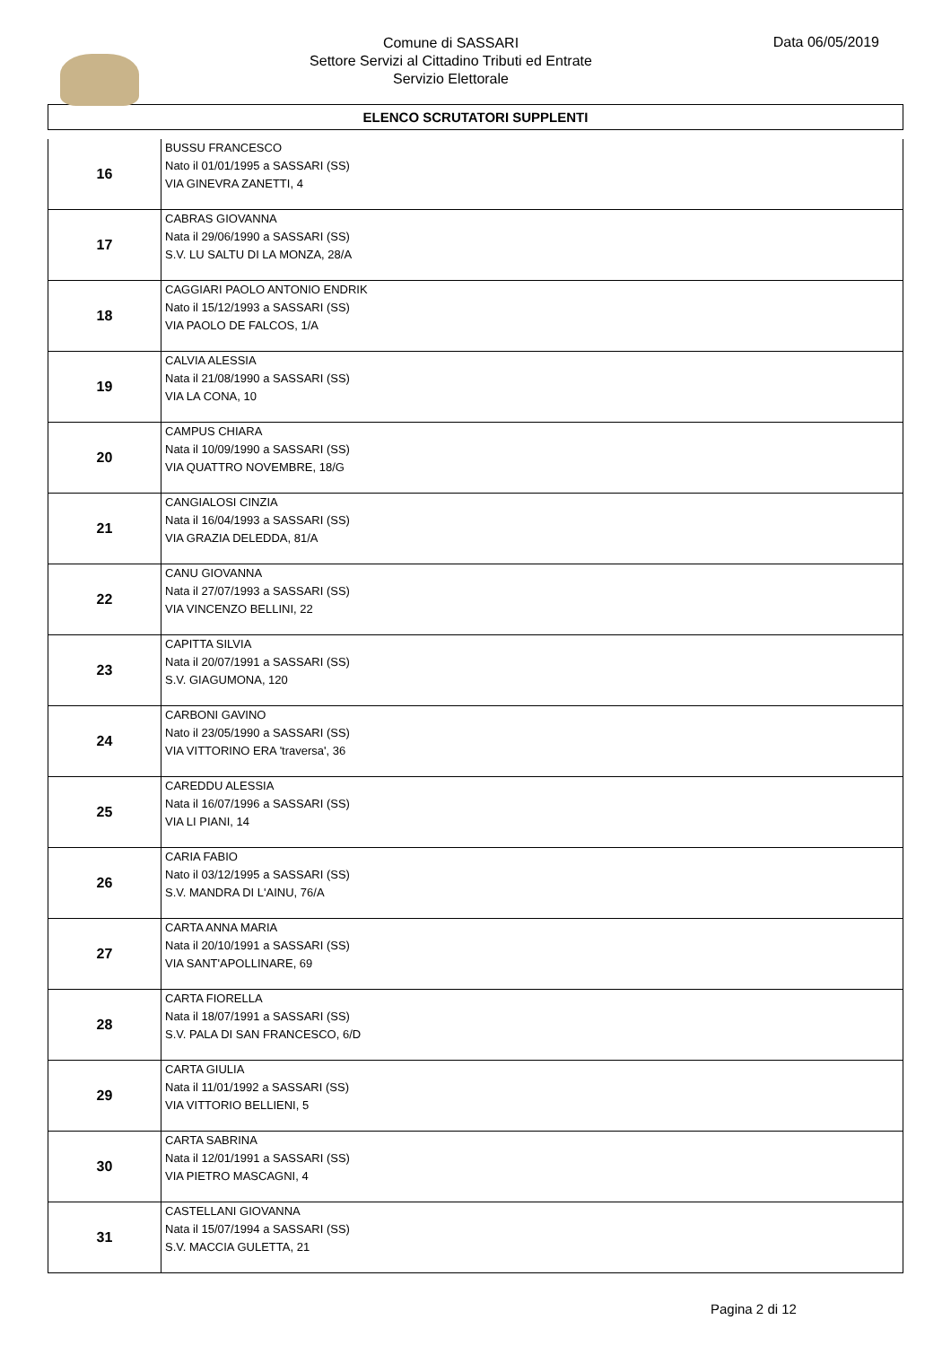Comune di SASSARI
Settore Servizi al Cittadino Tributi ed Entrate
Servizio Elettorale
Data 06/05/2019
ELENCO SCRUTATORI SUPPLENTI
| 16 | BUSSU FRANCESCO Nato il 01/01/1995 a SASSARI (SS) VIA GINEVRA ZANETTI, 4 |
| 17 | CABRAS GIOVANNA Nata il 29/06/1990 a SASSARI (SS) S.V. LU SALTU DI LA MONZA, 28/A |
| 18 | CAGGIARI PAOLO ANTONIO ENDRIK Nato il 15/12/1993 a SASSARI (SS) VIA PAOLO DE FALCOS, 1/A |
| 19 | CALVIA ALESSIA Nata il 21/08/1990 a SASSARI (SS) VIA LA CONA, 10 |
| 20 | CAMPUS CHIARA Nata il 10/09/1990 a SASSARI (SS) VIA QUATTRO NOVEMBRE, 18/G |
| 21 | CANGIALOSI CINZIA Nata il 16/04/1993 a SASSARI (SS) VIA GRAZIA DELEDDA, 81/A |
| 22 | CANU GIOVANNA Nata il 27/07/1993 a SASSARI (SS) VIA VINCENZO BELLINI, 22 |
| 23 | CAPITTA SILVIA Nata il 20/07/1991 a SASSARI (SS) S.V. GIAGUMONA, 120 |
| 24 | CARBONI GAVINO Nato il 23/05/1990 a SASSARI (SS) VIA VITTORINO ERA 'traversa', 36 |
| 25 | CAREDDU ALESSIA Nata il 16/07/1996 a SASSARI (SS) VIA LI PIANI, 14 |
| 26 | CARIA FABIO Nato il 03/12/1995 a SASSARI (SS) S.V. MANDRA DI L'AINU, 76/A |
| 27 | CARTA ANNA MARIA Nata il 20/10/1991 a SASSARI (SS) VIA SANT'APOLLINARE, 69 |
| 28 | CARTA FIORELLA Nata il 18/07/1991 a SASSARI (SS) S.V. PALA DI SAN FRANCESCO, 6/D |
| 29 | CARTA GIULIA Nata il 11/01/1992 a SASSARI (SS) VIA VITTORIO BELLIENI, 5 |
| 30 | CARTA SABRINA Nata il 12/01/1991 a SASSARI (SS) VIA PIETRO MASCAGNI, 4 |
| 31 | CASTELLANI GIOVANNA Nata il 15/07/1994 a SASSARI (SS) S.V. MACCIA GULETTA, 21 |
Pagina 2 di 12